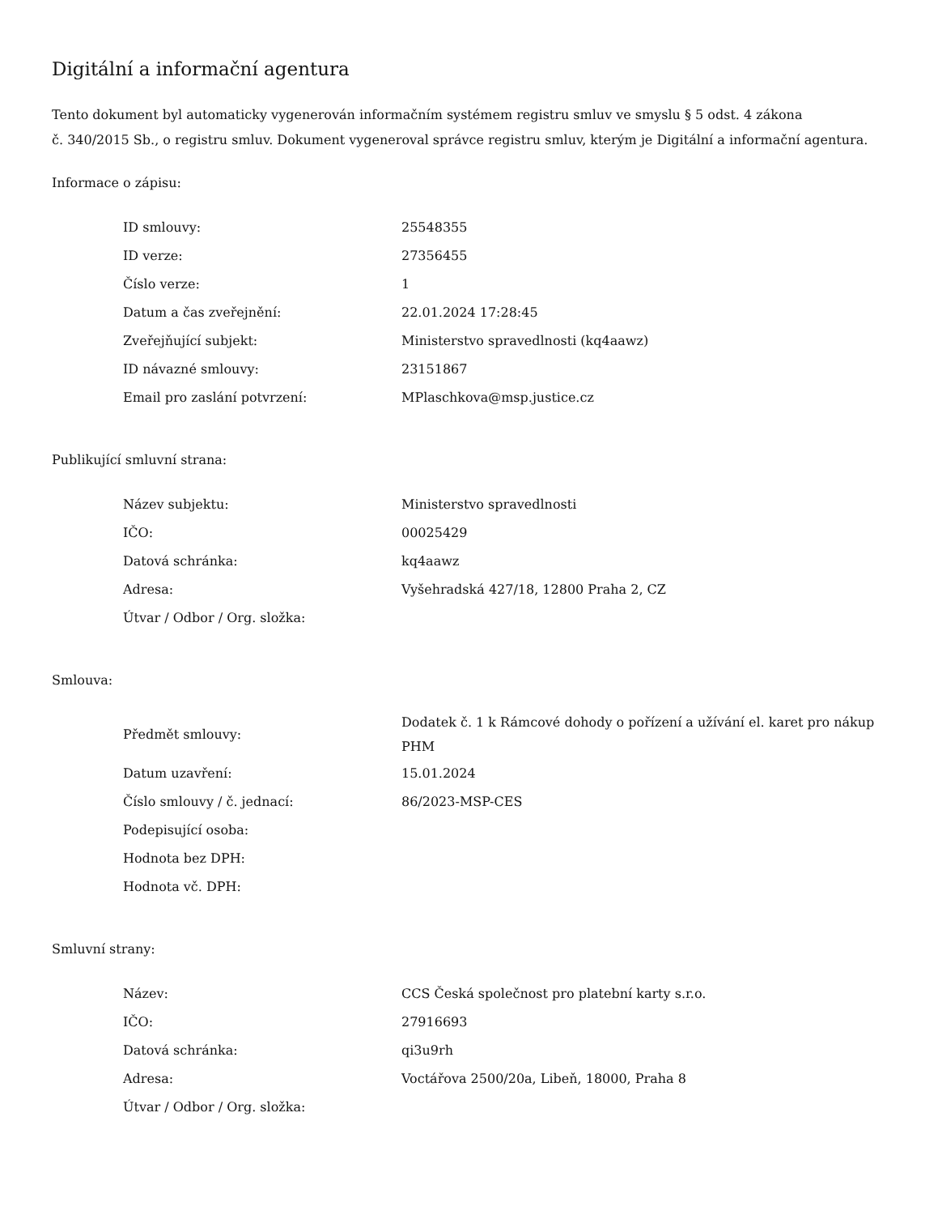Digitální a informační agentura
Tento dokument byl automaticky vygenerován informačním systémem registru smluv ve smyslu § 5 odst. 4 zákona
č. 340/2015 Sb., o registru smluv. Dokument vygeneroval správce registru smluv, kterým je Digitální a informační agentura.
Informace o zápisu:
| ID smlouvy: | 25548355 |
| ID verze: | 27356455 |
| Číslo verze: | 1 |
| Datum a čas zveřejnění: | 22.01.2024 17:28:45 |
| Zveřejňující subjekt: | Ministerstvo spravedlnosti (kq4aawz) |
| ID návazné smlouvy: | 23151867 |
| Email pro zaslání potvrzení: | MPlaschkova@msp.justice.cz |
Publikující smluvní strana:
| Název subjektu: | Ministerstvo spravedlnosti |
| IČO: | 00025429 |
| Datová schránka: | kq4aawz |
| Adresa: | Vyšehradská 427/18, 12800 Praha 2, CZ |
| Útvar / Odbor / Org. složka: | |
Smlouva:
| Předmět smlouvy: | Dodatek č. 1 k Rámcové dohody o pořízení a užívání el. karet pro nákup PHM |
| Datum uzavření: | 15.01.2024 |
| Číslo smlouvy / č. jednací: | 86/2023-MSP-CES |
| Podepisující osoba: | |
| Hodnota bez DPH: | |
| Hodnota vč. DPH: | |
Smluvní strany:
| Název: | CCS Česká společnost pro platební karty s.r.o. |
| IČO: | 27916693 |
| Datová schránka: | qi3u9rh |
| Adresa: | Voctářova 2500/20a, Libeň, 18000, Praha 8 |
| Útvar / Odbor / Org. složka: | |